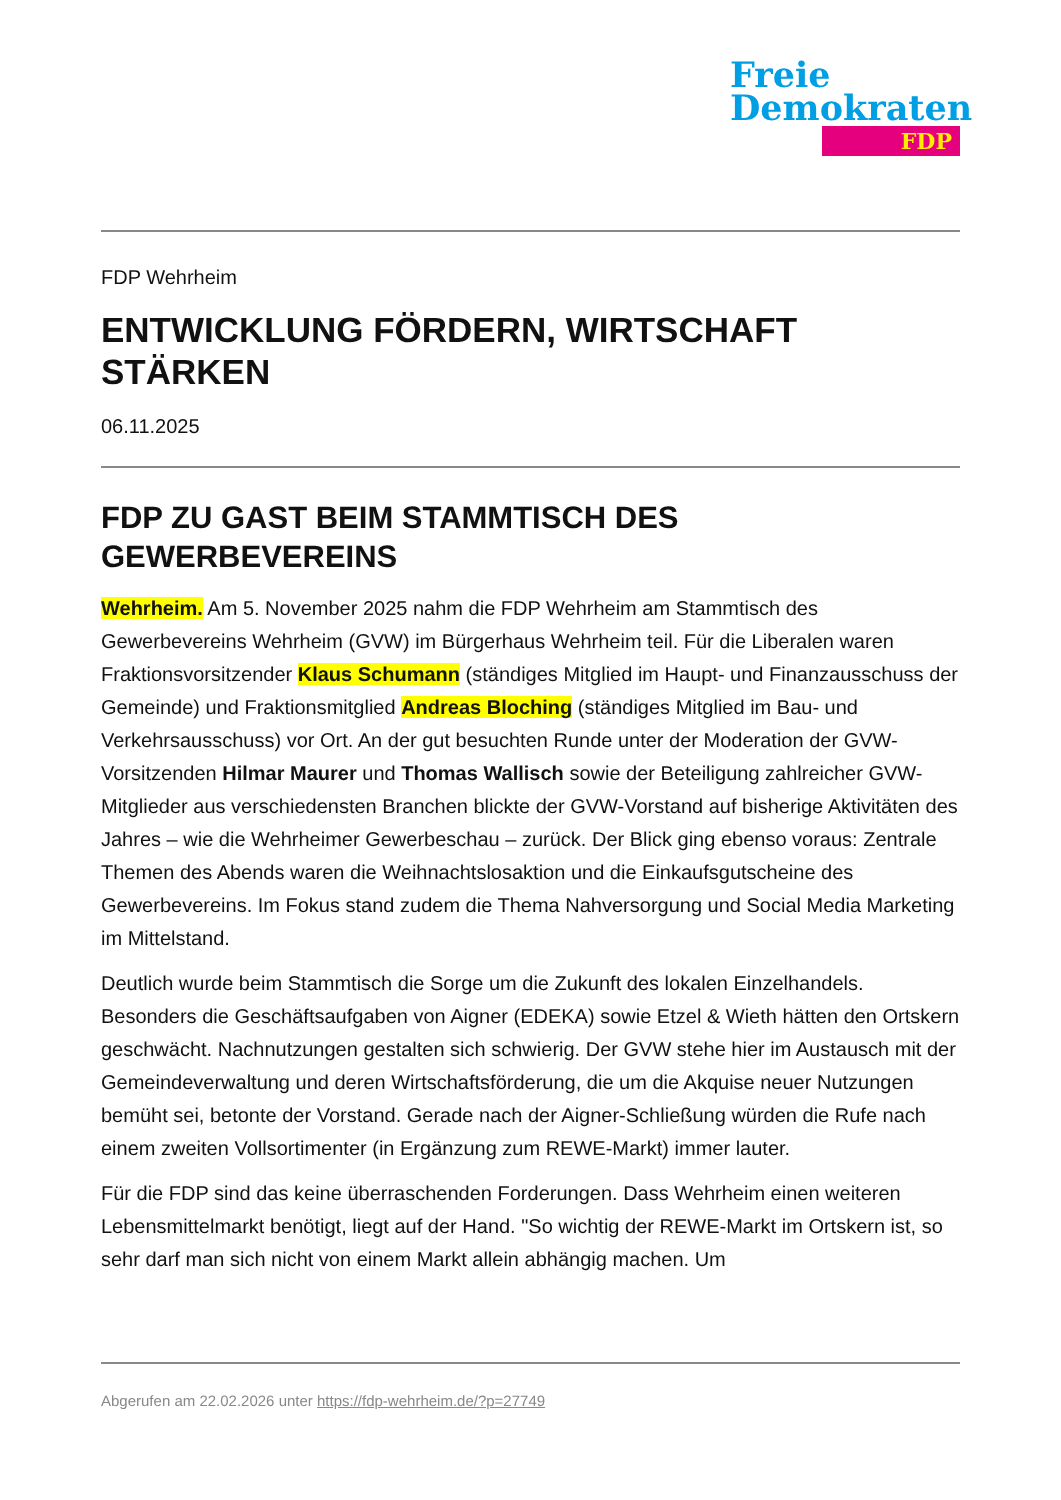Freie
Demokraten
FDP
FDP Wehrheim
ENTWICKLUNG FÖRDERN, WIRTSCHAFT STÄRKEN
06.11.2025
FDP ZU GAST BEIM STAMMTISCH DES GEWERBEVEREINS
Wehrheim. Am 5. November 2025 nahm die FDP Wehrheim am Stammtisch des Gewerbevereins Wehrheim (GVW) im Bürgerhaus Wehrheim teil. Für die Liberalen waren Fraktionsvorsitzender Klaus Schumann (ständiges Mitglied im Haupt- und Finanzausschuss der Gemeinde) und Fraktionsmitglied Andreas Bloching (ständiges Mitglied im Bau- und Verkehrsausschuss) vor Ort. An der gut besuchten Runde unter der Moderation der GVW-Vorsitzenden Hilmar Maurer und Thomas Wallisch sowie der Beteiligung zahlreicher GVW-Mitglieder aus verschiedensten Branchen blickte der GVW-Vorstand auf bisherige Aktivitäten des Jahres – wie die Wehrheimer Gewerbeschau – zurück. Der Blick ging ebenso voraus: Zentrale Themen des Abends waren die Weihnachtslosaktion und die Einkaufsgutscheine des Gewerbevereins. Im Fokus stand zudem die Thema Nahversorgung und Social Media Marketing im Mittelstand.
Deutlich wurde beim Stammtisch die Sorge um die Zukunft des lokalen Einzelhandels. Besonders die Geschäftsaufgaben von Aigner (EDEKA) sowie Etzel & Wieth hätten den Ortskern geschwächt. Nachnutzungen gestalten sich schwierig. Der GVW stehe hier im Austausch mit der Gemeindeverwaltung und deren Wirtschaftsförderung, die um die Akquise neuer Nutzungen bemüht sei, betonte der Vorstand. Gerade nach der Aigner-Schließung würden die Rufe nach einem zweiten Vollsortimenter (in Ergänzung zum REWE-Markt) immer lauter.
Für die FDP sind das keine überraschenden Forderungen. Dass Wehrheim einen weiteren Lebensmittelmarkt benötigt, liegt auf der Hand. "So wichtig der REWE-Markt im Ortskern ist, so sehr darf man sich nicht von einem Markt allein abhängig machen. Um
Abgerufen am 22.02.2026 unter https://fdp-wehrheim.de/?p=27749